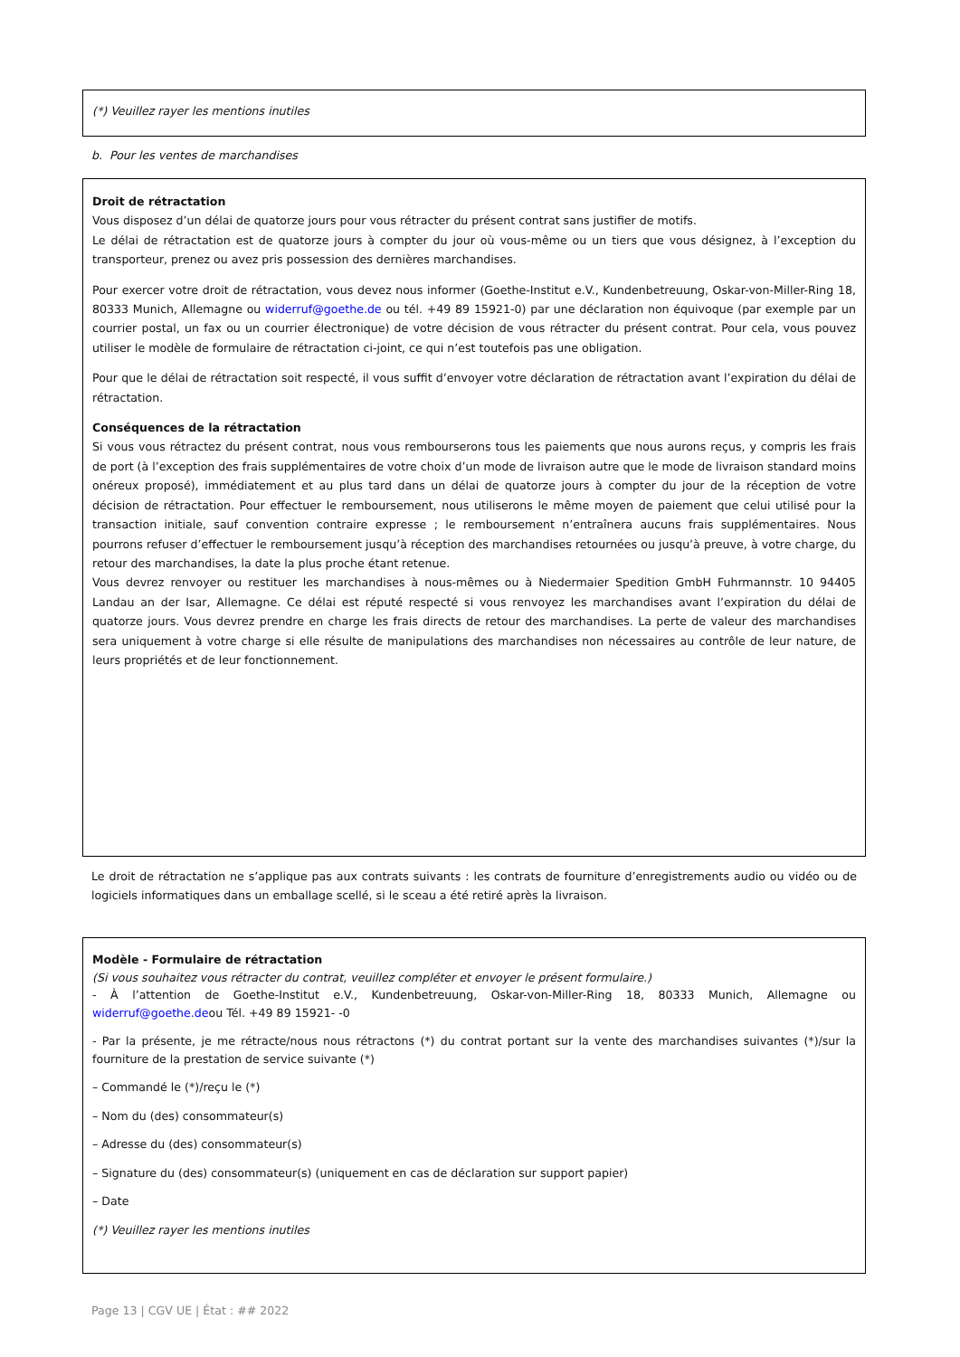(*) Veuillez rayer les mentions inutiles
b. Pour les ventes de marchandises
Droit de rétractation
Vous disposez d’un délai de quatorze jours pour vous rétracter du présent contrat sans justifier de motifs.
Le délai de rétractation est de quatorze jours à compter du jour où vous-même ou un tiers que vous désignez, à l’exception du transporteur, prenez ou avez pris possession des dernières marchandises.
Pour exercer votre droit de rétractation, vous devez nous informer (Goethe-Institut e.V., Kundenbetreuung, Oskar-von-Miller-Ring 18, 80333 Munich, Allemagne ou widerruf@goethe.de ou tél. +49 89 15921-0) par une déclaration non équivoque (par exemple par un courrier postal, un fax ou un courrier électronique) de votre décision de vous rétracter du présent contrat. Pour cela, vous pouvez utiliser le modèle de formulaire de rétractation ci-joint, ce qui n’est toutefois pas une obligation.
Pour que le délai de rétractation soit respecté, il vous suffit d’envoyer votre déclaration de rétractation avant l’expiration du délai de rétractation.
Conséquences de la rétractation
Si vous vous rétractez du présent contrat, nous vous rembourserons tous les paiements que nous aurons reçus, y compris les frais de port (à l’exception des frais supplémentaires de votre choix d’un mode de livraison autre que le mode de livraison standard moins onéreux proposé), immédiatement et au plus tard dans un délai de quatorze jours à compter du jour de la réception de votre décision de rétractation. Pour effectuer le remboursement, nous utiliserons le même moyen de paiement que celui utilisé pour la transaction initiale, sauf convention contraire expresse ; le remboursement n’entraînera aucuns frais supplémentaires. Nous pourrons refuser d’effectuer le remboursement jusqu’à réception des marchandises retournées ou jusqu’à preuve, à votre charge, du retour des marchandises, la date la plus proche étant retenue.
Vous devrez renvoyer ou restituer les marchandises à nous-mêmes ou à Niedermaier Spedition GmbH Fuhrmannstr. 10 94405 Landau an der Isar, Allemagne. Ce délai est réputé respecté si vous renvoyez les marchandises avant l’expiration du délai de quatorze jours. Vous devrez prendre en charge les frais directs de retour des marchandises. La perte de valeur des marchandises sera uniquement à votre charge si elle résulte de manipulations des marchandises non nécessaires au contrôle de leur nature, de leurs propriétés et de leur fonctionnement.
Le droit de rétractation ne s’applique pas aux contrats suivants : les contrats de fourniture d’enregistrements audio ou vidéo ou de logiciels informatiques dans un emballage scellé, si le sceau a été retiré après la livraison.
Modèle - Formulaire de rétractation
(Si vous souhaitez vous rétracter du contrat, veuillez compléter et envoyer le présent formulaire.)
- À l’attention de Goethe-Institut e.V., Kundenbetreuung, Oskar-von-Miller-Ring 18, 80333 Munich, Allemagne ou widerruf@goethe.deou Tél. +49 89 15921- -0
- Par la présente, je me rétracte/nous nous rétractons (*) du contrat portant sur la vente des marchandises suivantes (*)/sur la fourniture de la prestation de service suivante (*)
– Commandé le (*)/reçu le (*)
– Nom du (des) consommateur(s)
– Adresse du (des) consommateur(s)
– Signature du (des) consommateur(s) (uniquement en cas de déclaration sur support papier)
– Date
(*) Veuillez rayer les mentions inutiles
Page 13 | CGV UE | État : ## 2022